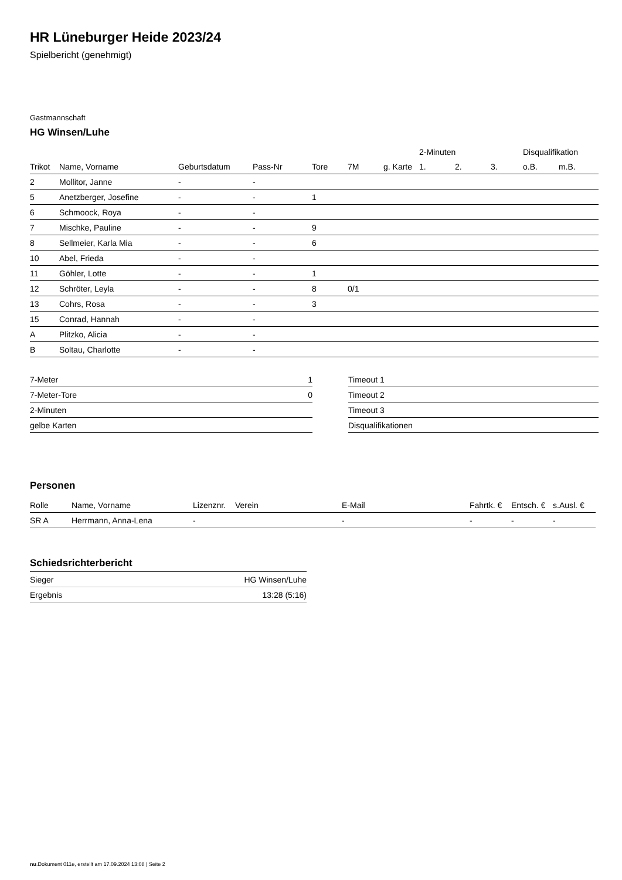HR Lüneburger Heide 2023/24
Spielbericht (genehmigt)
Gastmannschaft
HG Winsen/Luhe
| | | | | | | | 2-Minuten | | | Disqualifikation | |
| --- | --- | --- | --- | --- | --- | --- | --- | --- | --- | --- | --- |
| Trikot | Name, Vorname | Geburtsdatum | Pass-Nr | Tore | 7M | g. Karte | 1. | 2. | 3. | o.B. | m.B. |
| 2 | Mollitor, Janne | - | - | | | | | | | | |
| 5 | Anetzberger, Josefine | - | - | 1 | | | | | | | |
| 6 | Schmoock, Roya | - | - | | | | | | | | |
| 7 | Mischke, Pauline | - | - | 9 | | | | | | | |
| 8 | Sellmeier, Karla Mia | - | - | 6 | | | | | | | |
| 10 | Abel, Frieda | - | - | | | | | | | | |
| 11 | Göhler, Lotte | - | - | 1 | | | | | | | |
| 12 | Schröter, Leyla | - | - | 8 | 0/1 | | | | | | |
| 13 | Cohrs, Rosa | - | - | 3 | | | | | | | |
| 15 | Conrad, Hannah | - | - | | | | | | | | |
| A | Plitzko, Alicia | - | - | | | | | | | | |
| B | Soltau, Charlotte | - | - | | | | | | | | |
| 7-Meter | 1 |
| 7-Meter-Tore | 0 |
| 2-Minuten | |
| gelbe Karten | |
| Timeout 1 |
| Timeout 2 |
| Timeout 3 |
| Disqualifikationen |
Personen
| Rolle | Name, Vorname | Lizenznr. | Verein | E-Mail | Fahrtk. € | Entsch. € | s.Ausl. € |
| --- | --- | --- | --- | --- | --- | --- | --- |
| SR A | Herrmann, Anna-Lena | - | | - | - | - | - |
Schiedsrichterbericht
| Sieger | HG Winsen/Luhe |
| Ergebnis | 13:28 (5:16) |
nu.Dokument 011e, erstellt am 17.09.2024 13:08 | Seite 2